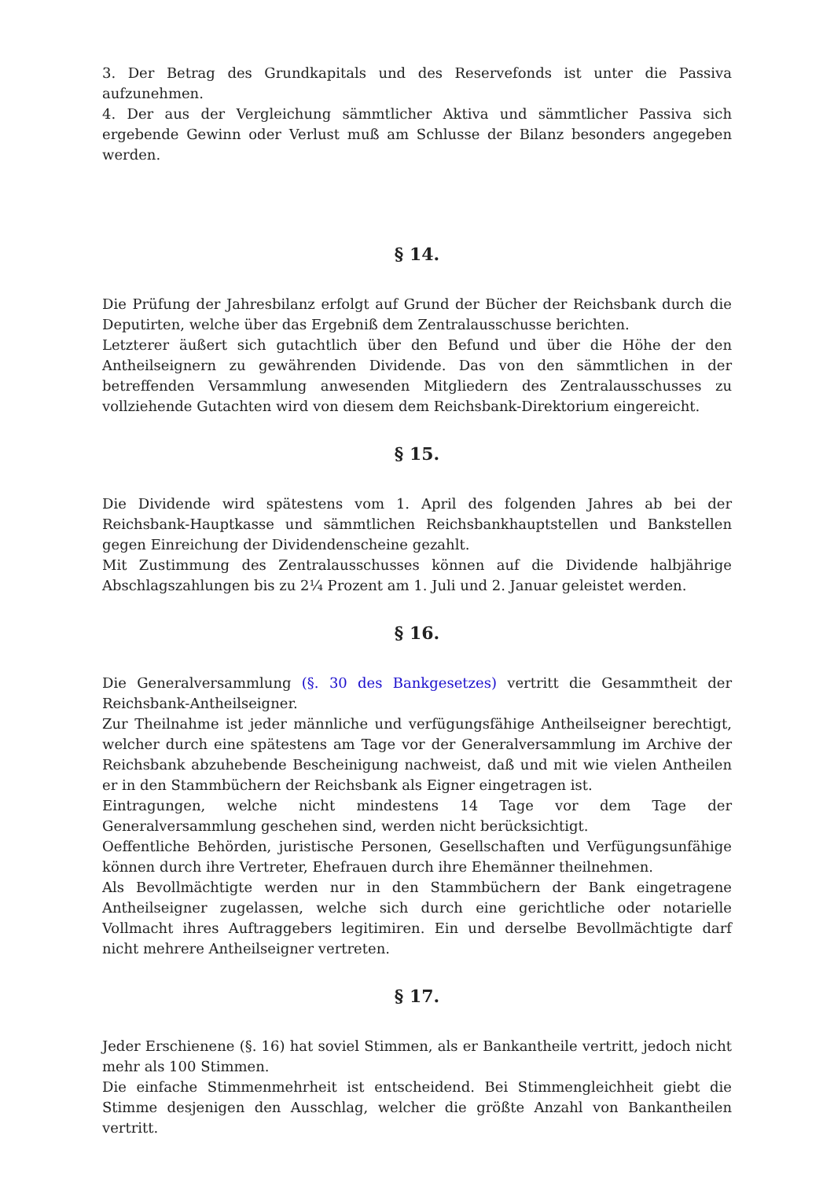3. Der Betrag des Grundkapitals und des Reservefonds ist unter die Passiva aufzunehmen.
4. Der aus der Vergleichung sämmtlicher Aktiva und sämmtlicher Passiva sich ergebende Gewinn oder Verlust muß am Schlusse der Bilanz besonders angegeben werden.
§ 14.
Die Prüfung der Jahresbilanz erfolgt auf Grund der Bücher der Reichsbank durch die Deputirten, welche über das Ergebniß dem Zentralausschusse berichten.
Letzterer äußert sich gutachtlich über den Befund und über die Höhe der den Antheilseignern zu gewährenden Dividende. Das von den sämmtlichen in der betreffenden Versammlung anwesenden Mitgliedern des Zentralausschusses zu vollziehende Gutachten wird von diesem dem Reichsbank-Direktorium eingereicht.
§ 15.
Die Dividende wird spätestens vom 1. April des folgenden Jahres ab bei der Reichsbank-Hauptkasse und sämmtlichen Reichsbankhauptstellen und Bankstellen gegen Einreichung der Dividendenscheine gezahlt.
Mit Zustimmung des Zentralausschusses können auf die Dividende halbjährige Abschlagszahlungen bis zu 2¼ Prozent am 1. Juli und 2. Januar geleistet werden.
§ 16.
Die Generalversammlung (§. 30 des Bankgesetzes) vertritt die Gesammtheit der Reichsbank-Antheilseigner.
Zur Theilnahme ist jeder männliche und verfügungsfähige Antheilseigner berechtigt, welcher durch eine spätestens am Tage vor der Generalversammlung im Archive der Reichsbank abzuhebende Bescheinigung nachweist, daß und mit wie vielen Antheilen er in den Stammbüchern der Reichsbank als Eigner eingetragen ist.
Eintragungen, welche nicht mindestens 14 Tage vor dem Tage der Generalversammlung geschehen sind, werden nicht berücksichtigt.
Oeffentliche Behörden, juristische Personen, Gesellschaften und Verfügungsunfähige können durch ihre Vertreter, Ehefrauen durch ihre Ehemänner theilnehmen.
Als Bevollmächtigte werden nur in den Stammbüchern der Bank eingetragene Antheilseigner zugelassen, welche sich durch eine gerichtliche oder notarielle Vollmacht ihres Auftraggebers legitimiren. Ein und derselbe Bevollmächtigte darf nicht mehrere Antheilseigner vertreten.
§ 17.
Jeder Erschienene (§. 16) hat soviel Stimmen, als er Bankantheile vertritt, jedoch nicht mehr als 100 Stimmen.
Die einfache Stimmenmehrheit ist entscheidend. Bei Stimmengleichheit giebt die Stimme desjenigen den Ausschlag, welcher die größte Anzahl von Bankantheilen vertritt.